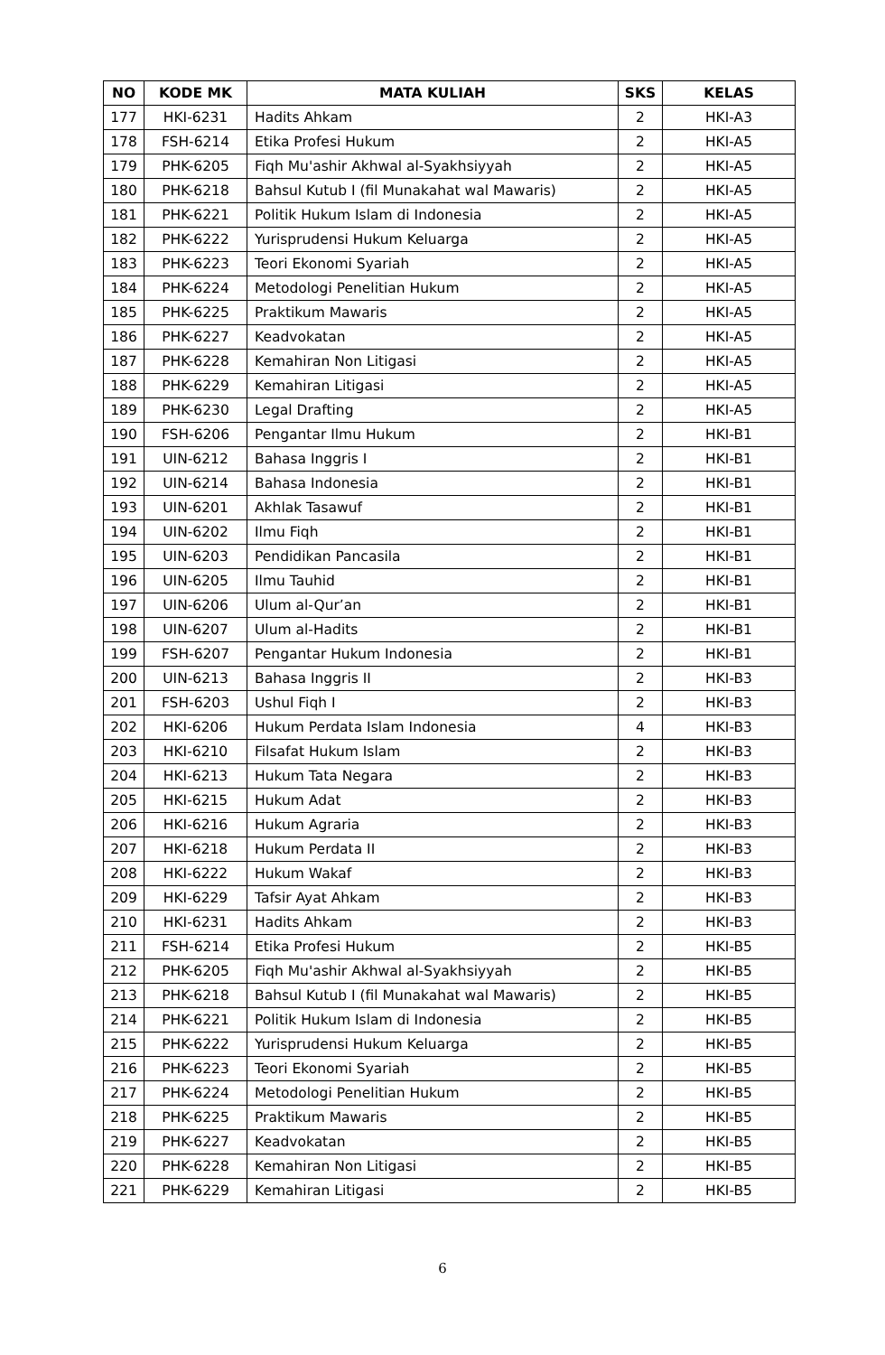| NO | KODE MK | MATA KULIAH | SKS | KELAS |
| --- | --- | --- | --- | --- |
| 177 | HKI-6231 | Hadits Ahkam | 2 | HKI-A3 |
| 178 | FSH-6214 | Etika Profesi Hukum | 2 | HKI-A5 |
| 179 | PHK-6205 | Fiqh Mu'ashir Akhwal al-Syakhsiyyah | 2 | HKI-A5 |
| 180 | PHK-6218 | Bahsul Kutub I (fil Munakahat wal Mawaris) | 2 | HKI-A5 |
| 181 | PHK-6221 | Politik Hukum Islam di Indonesia | 2 | HKI-A5 |
| 182 | PHK-6222 | Yurisprudensi Hukum Keluarga | 2 | HKI-A5 |
| 183 | PHK-6223 | Teori Ekonomi Syariah | 2 | HKI-A5 |
| 184 | PHK-6224 | Metodologi Penelitian Hukum | 2 | HKI-A5 |
| 185 | PHK-6225 | Praktikum Mawaris | 2 | HKI-A5 |
| 186 | PHK-6227 | Keadvokatan | 2 | HKI-A5 |
| 187 | PHK-6228 | Kemahiran Non Litigasi | 2 | HKI-A5 |
| 188 | PHK-6229 | Kemahiran Litigasi | 2 | HKI-A5 |
| 189 | PHK-6230 | Legal Drafting | 2 | HKI-A5 |
| 190 | FSH-6206 | Pengantar Ilmu Hukum | 2 | HKI-B1 |
| 191 | UIN-6212 | Bahasa Inggris I | 2 | HKI-B1 |
| 192 | UIN-6214 | Bahasa Indonesia | 2 | HKI-B1 |
| 193 | UIN-6201 | Akhlak Tasawuf | 2 | HKI-B1 |
| 194 | UIN-6202 | Ilmu Fiqh | 2 | HKI-B1 |
| 195 | UIN-6203 | Pendidikan Pancasila | 2 | HKI-B1 |
| 196 | UIN-6205 | Ilmu Tauhid | 2 | HKI-B1 |
| 197 | UIN-6206 | Ulum al-Qur’an | 2 | HKI-B1 |
| 198 | UIN-6207 | Ulum al-Hadits | 2 | HKI-B1 |
| 199 | FSH-6207 | Pengantar Hukum Indonesia | 2 | HKI-B1 |
| 200 | UIN-6213 | Bahasa Inggris II | 2 | HKI-B3 |
| 201 | FSH-6203 | Ushul Fiqh I | 2 | HKI-B3 |
| 202 | HKI-6206 | Hukum Perdata Islam Indonesia | 4 | HKI-B3 |
| 203 | HKI-6210 | Filsafat Hukum Islam | 2 | HKI-B3 |
| 204 | HKI-6213 | Hukum Tata Negara | 2 | HKI-B3 |
| 205 | HKI-6215 | Hukum Adat | 2 | HKI-B3 |
| 206 | HKI-6216 | Hukum Agraria | 2 | HKI-B3 |
| 207 | HKI-6218 | Hukum Perdata II | 2 | HKI-B3 |
| 208 | HKI-6222 | Hukum Wakaf | 2 | HKI-B3 |
| 209 | HKI-6229 | Tafsir Ayat Ahkam | 2 | HKI-B3 |
| 210 | HKI-6231 | Hadits Ahkam | 2 | HKI-B3 |
| 211 | FSH-6214 | Etika Profesi Hukum | 2 | HKI-B5 |
| 212 | PHK-6205 | Fiqh Mu'ashir Akhwal al-Syakhsiyyah | 2 | HKI-B5 |
| 213 | PHK-6218 | Bahsul Kutub I (fil Munakahat wal Mawaris) | 2 | HKI-B5 |
| 214 | PHK-6221 | Politik Hukum Islam di Indonesia | 2 | HKI-B5 |
| 215 | PHK-6222 | Yurisprudensi Hukum Keluarga | 2 | HKI-B5 |
| 216 | PHK-6223 | Teori Ekonomi Syariah | 2 | HKI-B5 |
| 217 | PHK-6224 | Metodologi Penelitian Hukum | 2 | HKI-B5 |
| 218 | PHK-6225 | Praktikum Mawaris | 2 | HKI-B5 |
| 219 | PHK-6227 | Keadvokatan | 2 | HKI-B5 |
| 220 | PHK-6228 | Kemahiran Non Litigasi | 2 | HKI-B5 |
| 221 | PHK-6229 | Kemahiran Litigasi | 2 | HKI-B5 |
6